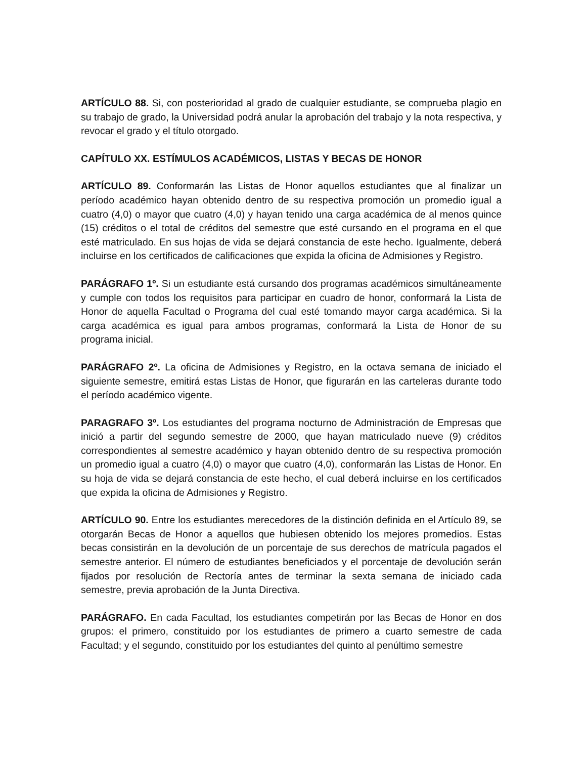ARTÍCULO 88. Si, con posterioridad al grado de cualquier estudiante, se comprueba plagio en su trabajo de grado, la Universidad podrá anular la aprobación del trabajo y la nota respectiva, y revocar el grado y el título otorgado.
CAPÍTULO XX. ESTÍMULOS ACADÉMICOS, LISTAS Y BECAS DE HONOR
ARTÍCULO 89. Conformarán las Listas de Honor aquellos estudiantes que al finalizar un período académico hayan obtenido dentro de su respectiva promoción un promedio igual a cuatro (4,0) o mayor que cuatro (4,0) y hayan tenido una carga académica de al menos quince (15) créditos o el total de créditos del semestre que esté cursando en el programa en el que esté matriculado. En sus hojas de vida se dejará constancia de este hecho. Igualmente, deberá incluirse en los certificados de calificaciones que expida la oficina de Admisiones y Registro.
PARÁGRAFO 1º. Si un estudiante está cursando dos programas académicos simultáneamente y cumple con todos los requisitos para participar en cuadro de honor, conformará la Lista de Honor de aquella Facultad o Programa del cual esté tomando mayor carga académica. Si la carga académica es igual para ambos programas, conformará la Lista de Honor de su programa inicial.
PARÁGRAFO 2º. La oficina de Admisiones y Registro, en la octava semana de iniciado el siguiente semestre, emitirá estas Listas de Honor, que figurarán en las carteleras durante todo el período académico vigente.
PARAGRAFO 3º. Los estudiantes del programa nocturno de Administración de Empresas que inició a partir del segundo semestre de 2000, que hayan matriculado nueve (9) créditos correspondientes al semestre académico y hayan obtenido dentro de su respectiva promoción un promedio igual a cuatro (4,0) o mayor que cuatro (4,0), conformarán las Listas de Honor. En su hoja de vida se dejará constancia de este hecho, el cual deberá incluirse en los certificados que expida la oficina de Admisiones y Registro.
ARTÍCULO 90. Entre los estudiantes merecedores de la distinción definida en el Artículo 89, se otorgarán Becas de Honor a aquellos que hubiesen obtenido los mejores promedios. Estas becas consistirán en la devolución de un porcentaje de sus derechos de matrícula pagados el semestre anterior. El número de estudiantes beneficiados y el porcentaje de devolución serán fijados por resolución de Rectoría antes de terminar la sexta semana de iniciado cada semestre, previa aprobación de la Junta Directiva.
PARÁGRAFO. En cada Facultad, los estudiantes competirán por las Becas de Honor en dos grupos: el primero, constituido por los estudiantes de primero a cuarto semestre de cada Facultad; y el segundo, constituido por los estudiantes del quinto al penúltimo semestre